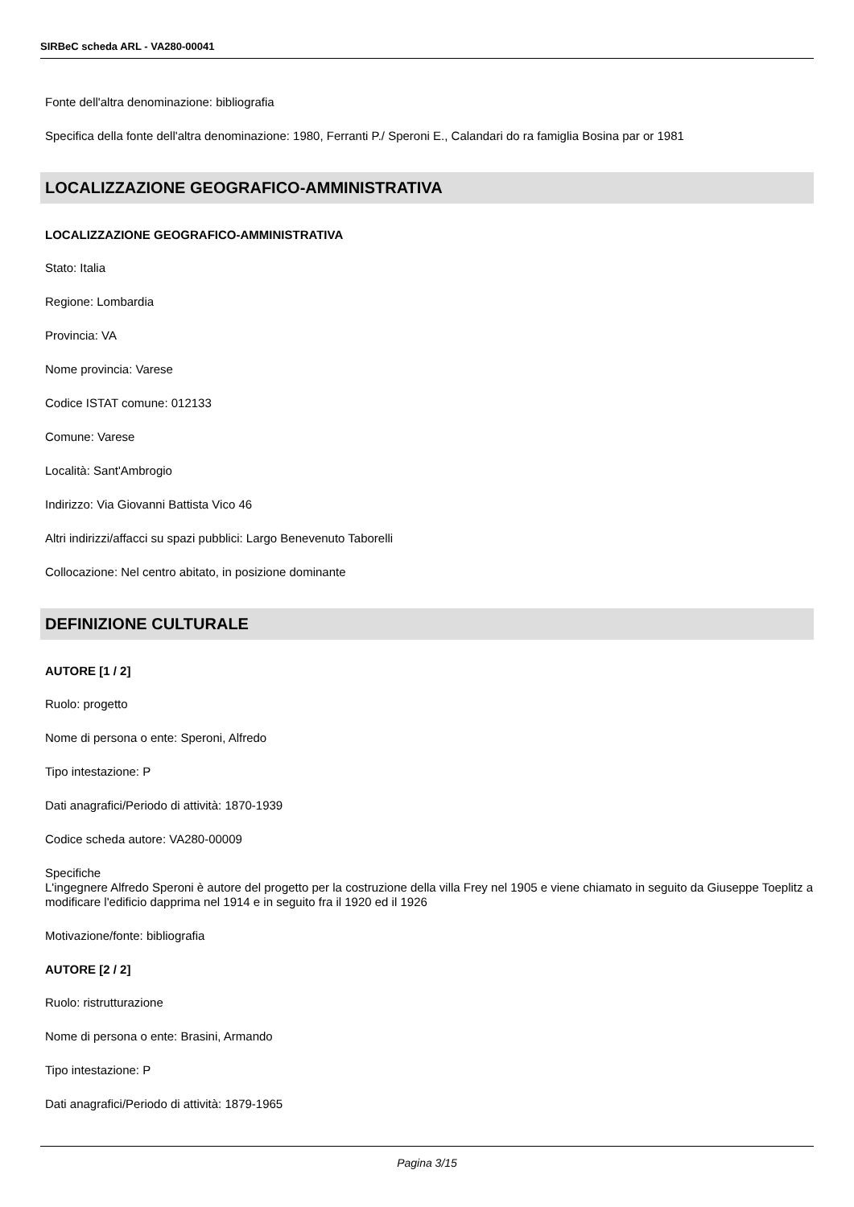SIRBeC scheda ARL - VA280-00041
Fonte dell'altra denominazione: bibliografia
Specifica della fonte dell'altra denominazione: 1980, Ferranti P./ Speroni E., Calandari do ra famiglia Bosina par or 1981
LOCALIZZAZIONE GEOGRAFICO-AMMINISTRATIVA
LOCALIZZAZIONE GEOGRAFICO-AMMINISTRATIVA
Stato: Italia
Regione: Lombardia
Provincia: VA
Nome provincia: Varese
Codice ISTAT comune: 012133
Comune: Varese
Località: Sant'Ambrogio
Indirizzo: Via Giovanni Battista Vico 46
Altri indirizzi/affacci su spazi pubblici: Largo Benevenuto Taborelli
Collocazione: Nel centro abitato, in posizione dominante
DEFINIZIONE CULTURALE
AUTORE [1 / 2]
Ruolo: progetto
Nome di persona o ente: Speroni, Alfredo
Tipo intestazione: P
Dati anagrafici/Periodo di attività: 1870-1939
Codice scheda autore: VA280-00009
Specifiche
L'ingegnere Alfredo Speroni è autore del progetto per la costruzione della villa Frey nel 1905 e viene chiamato in seguito da Giuseppe Toeplitz a modificare l'edificio dapprima nel 1914 e in seguito fra il 1920 ed il 1926
Motivazione/fonte: bibliografia
AUTORE [2 / 2]
Ruolo: ristrutturazione
Nome di persona o ente: Brasini, Armando
Tipo intestazione: P
Dati anagrafici/Periodo di attività: 1879-1965
Pagina 3/15